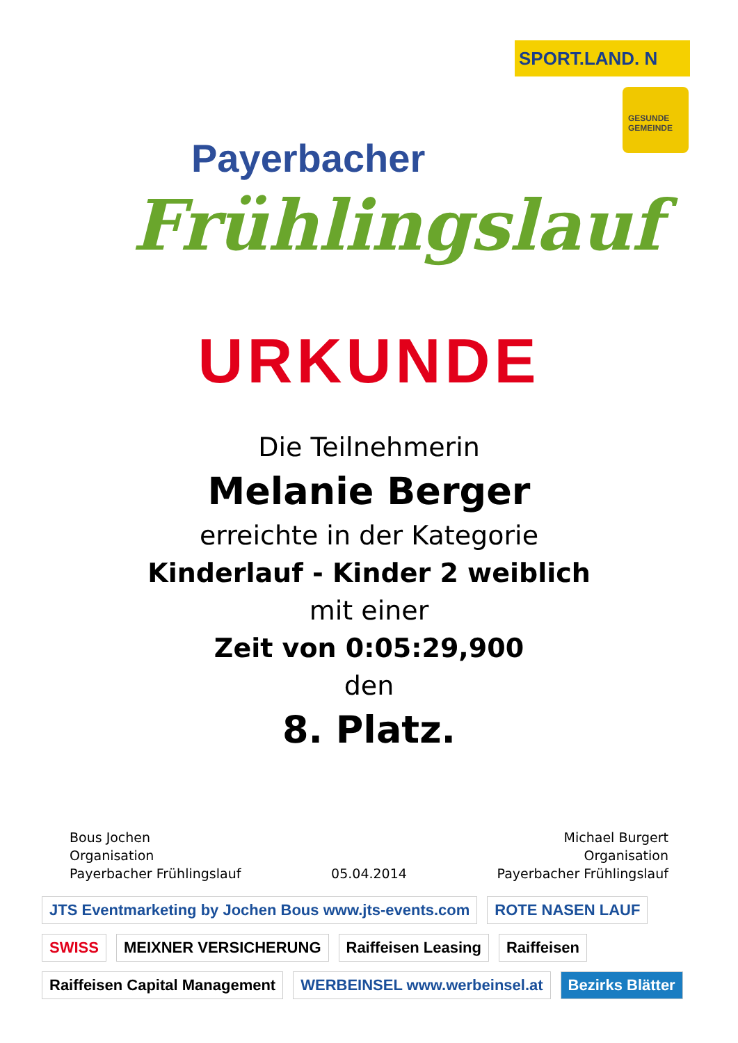SPORT.LAND. N
GESUNDE GEMEINDE
Payerbacher
Frühlingslauf
URKUNDE
Die Teilnehmerin
Melanie Berger
erreichte in der Kategorie
Kinderlauf - Kinder 2 weiblich
mit einer
Zeit von 0:05:29,900
den
8. Platz.
Bous Jochen
Organisation
Payerbacher Frühlingslauf
05.04.2014 Michael Burgert
Organisation
Payerbacher Frühlingslauf
JTS Eventmarketing by Jochen Bous www.jts-events.com ROTE NASEN LAUF SWISS MEIXNER VERSICHERUNG Raiffeisen Leasing Raiffeisen Raiffeisen Capital Management WERBEINSEL www.werbeinsel.at Bezirks Blätter